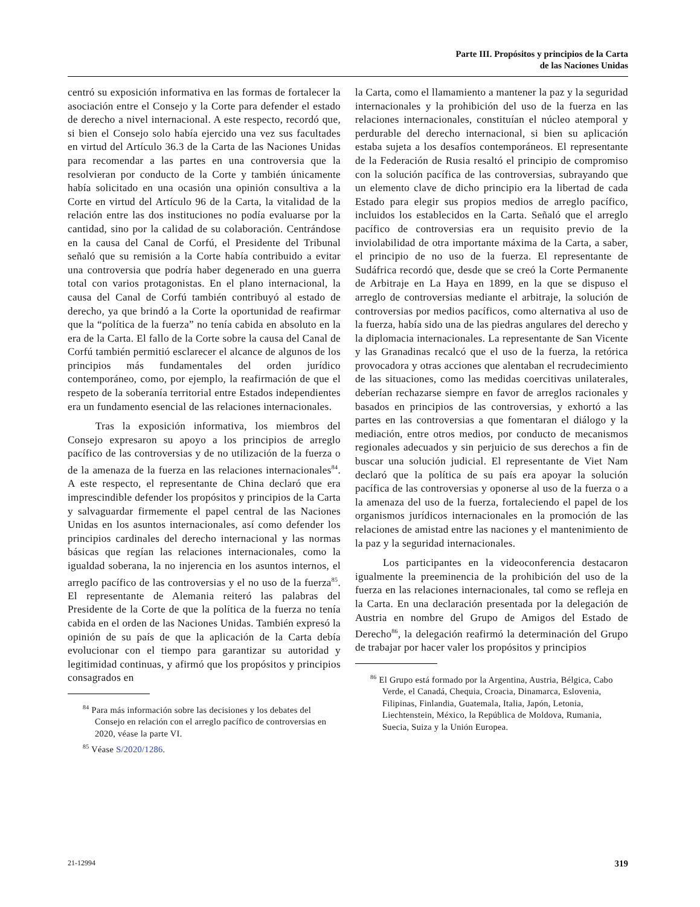Parte III. Propósitos y principios de la Carta
de las Naciones Unidas
centró su exposición informativa en las formas de fortalecer la asociación entre el Consejo y la Corte para defender el estado de derecho a nivel internacional. A este respecto, recordó que, si bien el Consejo solo había ejercido una vez sus facultades en virtud del Artículo 36.3 de la Carta de las Naciones Unidas para recomendar a las partes en una controversia que la resolvieran por conducto de la Corte y también únicamente había solicitado en una ocasión una opinión consultiva a la Corte en virtud del Artículo 96 de la Carta, la vitalidad de la relación entre las dos instituciones no podía evaluarse por la cantidad, sino por la calidad de su colaboración. Centrándose en la causa del Canal de Corfú, el Presidente del Tribunal señaló que su remisión a la Corte había contribuido a evitar una controversia que podría haber degenerado en una guerra total con varios protagonistas. En el plano internacional, la causa del Canal de Corfú también contribuyó al estado de derecho, ya que brindó a la Corte la oportunidad de reafirmar que la “política de la fuerza” no tenía cabida en absoluto en la era de la Carta. El fallo de la Corte sobre la causa del Canal de Corfú también permitió esclarecer el alcance de algunos de los principios más fundamentales del orden jurídico contemporáneo, como, por ejemplo, la reafirmación de que el respeto de la soberanía territorial entre Estados independientes era un fundamento esencial de las relaciones internacionales.
Tras la exposición informativa, los miembros del Consejo expresaron su apoyo a los principios de arreglo pacífico de las controversias y de no utilización de la fuerza o de la amenaza de la fuerza en las relaciones internacionales<sup>84</sup>. A este respecto, el representante de China declaró que era imprescindible defender los propósitos y principios de la Carta y salvaguardar firmemente el papel central de las Naciones Unidas en los asuntos internacionales, así como defender los principios cardinales del derecho internacional y las normas básicas que regían las relaciones internacionales, como la igualdad soberana, la no injerencia en los asuntos internos, el arreglo pacífico de las controversias y el no uso de la fuerza<sup>85</sup>. El representante de Alemania reiteró las palabras del Presidente de la Corte de que la política de la fuerza no tenía cabida en el orden de las Naciones Unidas. También expresó la opinión de su país de que la aplicación de la Carta debía evolucionar con el tiempo para garantizar su autoridad y legitimidad continuas, y afirmó que los propósitos y principios consagrados en
<sup>84</sup> Para más información sobre las decisiones y los debates del Consejo en relación con el arreglo pacífico de controversias en 2020, véase la parte VI.
<sup>85</sup> Véase S/2020/1286.
la Carta, como el llamamiento a mantener la paz y la seguridad internacionales y la prohibición del uso de la fuerza en las relaciones internacionales, constituían el núcleo atemporal y perdurable del derecho internacional, si bien su aplicación estaba sujeta a los desafíos contemporáneos. El representante de la Federación de Rusia resaltó el principio de compromiso con la solución pacífica de las controversias, subrayando que un elemento clave de dicho principio era la libertad de cada Estado para elegir sus propios medios de arreglo pacífico, incluidos los establecidos en la Carta. Señaló que el arreglo pacífico de controversias era un requisito previo de la inviolabilidad de otra importante máxima de la Carta, a saber, el principio de no uso de la fuerza. El representante de Sudáfrica recordó que, desde que se creó la Corte Permanente de Arbitraje en La Haya en 1899, en la que se dispuso el arreglo de controversias mediante el arbitraje, la solución de controversias por medios pacíficos, como alternativa al uso de la fuerza, había sido una de las piedras angulares del derecho y la diplomacia internacionales. La representante de San Vicente y las Granadinas recalcó que el uso de la fuerza, la retórica provocadora y otras acciones que alentaban el recrudecimiento de las situaciones, como las medidas coercitivas unilaterales, deberían rechazarse siempre en favor de arreglos racionales y basados en principios de las controversias, y exhortó a las partes en las controversias a que fomentaran el diálogo y la mediación, entre otros medios, por conducto de mecanismos regionales adecuados y sin perjuicio de sus derechos a fin de buscar una solución judicial. El representante de Viet Nam declaró que la política de su país era apoyar la solución pacífica de las controversias y oponerse al uso de la fuerza o a la amenaza del uso de la fuerza, fortaleciendo el papel de los organismos jurídicos internacionales en la promoción de las relaciones de amistad entre las naciones y el mantenimiento de la paz y la seguridad internacionales.
Los participantes en la videoconferencia destacaron igualmente la preeminencia de la prohibición del uso de la fuerza en las relaciones internacionales, tal como se refleja en la Carta. En una declaración presentada por la delegación de Austria en nombre del Grupo de Amigos del Estado de Derecho<sup>86</sup>, la delegación reafirmó la determinación del Grupo de trabajar por hacer valer los propósitos y principios
<sup>86</sup> El Grupo está formado por la Argentina, Austria, Bélgica, Cabo Verde, el Canadá, Chequia, Croacia, Dinamarca, Eslovenia, Filipinas, Finlandia, Guatemala, Italia, Japón, Letonia, Liechtenstein, México, la República de Moldova, Rumania, Suecia, Suiza y la Unión Europea.
21-12994 319